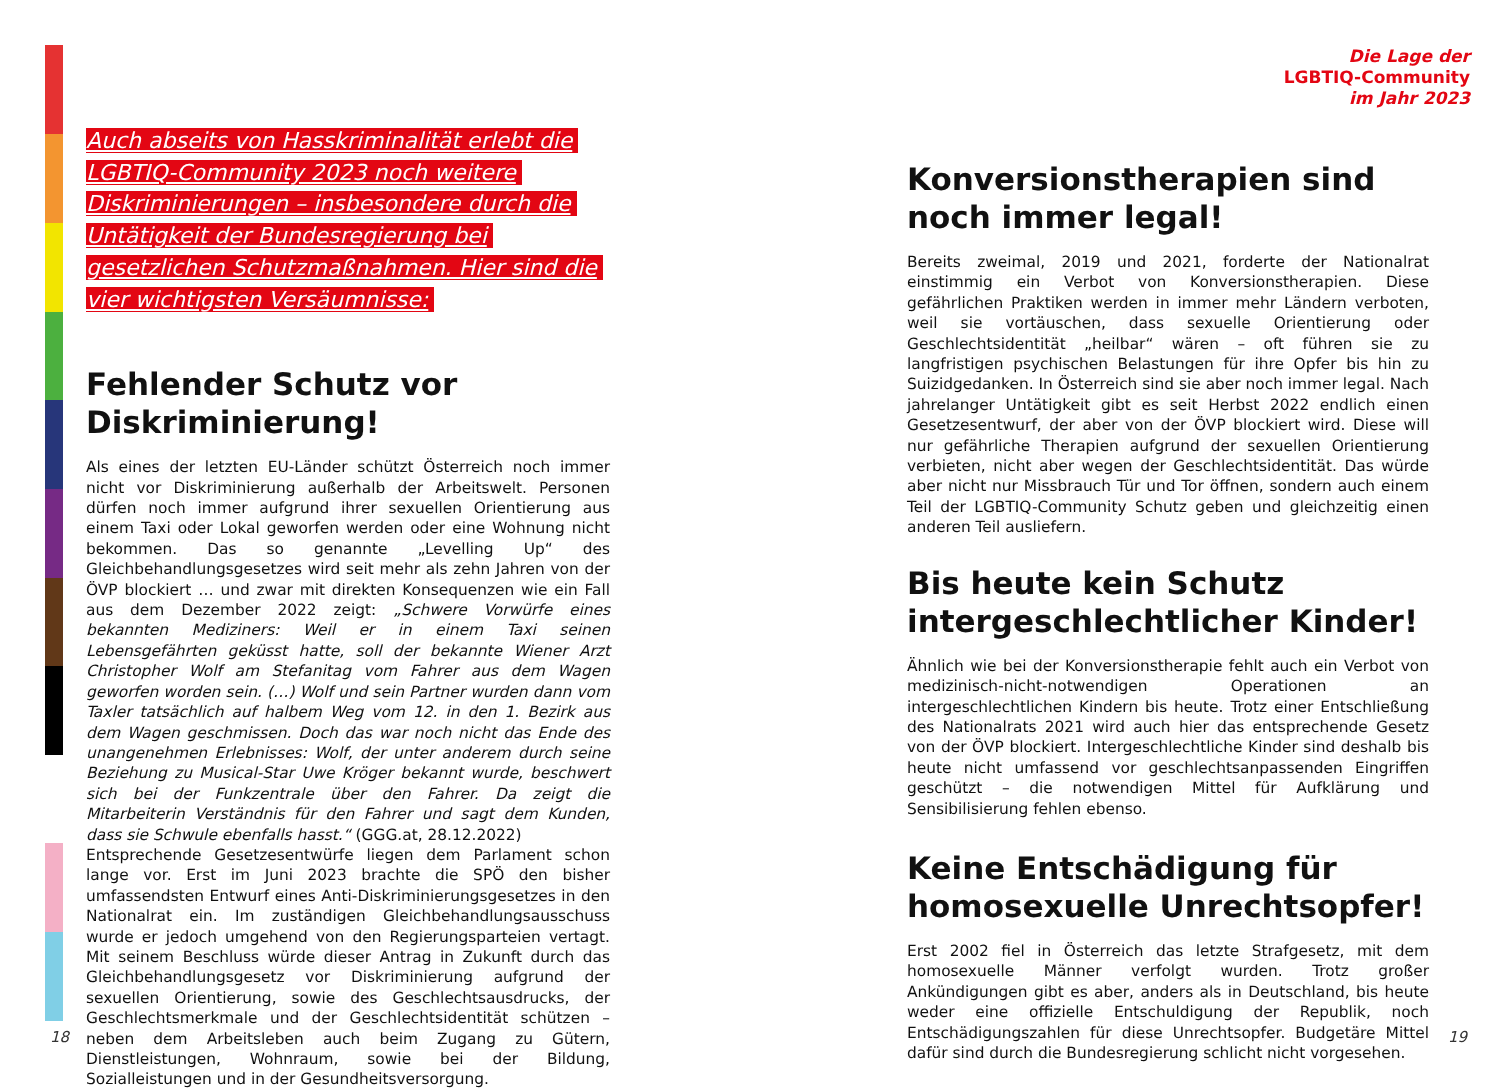Auch abseits von Hasskriminalität erlebt die LGBTIQ-Community 2023 noch weitere Diskriminierungen – insbesondere durch die Untätigkeit der Bundesregierung bei gesetzlichen Schutzmaßnahmen. Hier sind die vier wichtigsten Versäumnisse:
Fehlender Schutz vor Diskriminierung!
Als eines der letzten EU-Länder schützt Österreich noch immer nicht vor Diskriminierung außerhalb der Arbeitswelt. Personen dürfen noch immer aufgrund ihrer sexuellen Orientierung aus einem Taxi oder Lokal geworfen werden oder eine Wohnung nicht bekommen. Das so genannte „Levelling Up“ des Gleichbehandlungsgesetzes wird seit mehr als zehn Jahren von der ÖVP blockiert … und zwar mit direkten Konsequenzen wie ein Fall aus dem Dezember 2022 zeigt: „Schwere Vorwürfe eines bekannten Mediziners: Weil er in einem Taxi seinen Lebensgefährten geküsst hatte, soll der bekannte Wiener Arzt Christopher Wolf am Stefanitag vom Fahrer aus dem Wagen geworfen worden sein. (…) Wolf und sein Partner wurden dann vom Taxler tatsächlich auf halbem Weg vom 12. in den 1. Bezirk aus dem Wagen geschmissen. Doch das war noch nicht das Ende des unangenehmen Erlebnisses: Wolf, der unter anderem durch seine Beziehung zu Musical-Star Uwe Kröger bekannt wurde, beschwert sich bei der Funkzentrale über den Fahrer. Da zeigt die Mitarbeiterin Verständnis für den Fahrer und sagt dem Kunden, dass sie Schwule ebenfalls hasst.“ (GGG.at, 28.12.2022)
Entsprechende Gesetzesentwürfe liegen dem Parlament schon lange vor. Erst im Juni 2023 brachte die SPÖ den bisher umfassendsten Entwurf eines Anti-Diskriminierungsgesetzes in den Nationalrat ein. Im zuständigen Gleichbehandlungsausschuss wurde er jedoch umgehend von den Regierungsparteien vertagt. Mit seinem Beschluss würde dieser Antrag in Zukunft durch das Gleichbehandlungsgesetz vor Diskriminierung aufgrund der sexuellen Orientierung, sowie des Geschlechtsausdrucks, der Geschlechtsmerkmale und der Geschlechtsidentität schützen – neben dem Arbeitsleben auch beim Zugang zu Gütern, Dienstleistungen, Wohnraum, sowie bei der Bildung, Sozialleistungen und in der Gesundheitsversorgung.
18
Die Lage der
LGBTIQ-Community
im Jahr 2023
Konversionstherapien sind noch immer legal!
Bereits zweimal, 2019 und 2021, forderte der Nationalrat einstimmig ein Verbot von Konversionstherapien. Diese gefährlichen Praktiken werden in immer mehr Ländern verboten, weil sie vortäuschen, dass sexuelle Orientierung oder Geschlechtsidentität „heilbar“ wären – oft führen sie zu langfristigen psychischen Belastungen für ihre Opfer bis hin zu Suizidgedanken. In Österreich sind sie aber noch immer legal. Nach jahrelanger Untätigkeit gibt es seit Herbst 2022 endlich einen Gesetzesentwurf, der aber von der ÖVP blockiert wird. Diese will nur gefährliche Therapien aufgrund der sexuellen Orientierung verbieten, nicht aber wegen der Geschlechtsidentität. Das würde aber nicht nur Missbrauch Tür und Tor öffnen, sondern auch einem Teil der LGBTIQ-Community Schutz geben und gleichzeitig einen anderen Teil ausliefern.
Bis heute kein Schutz intergeschlechtlicher Kinder!
Ähnlich wie bei der Konversionstherapie fehlt auch ein Verbot von medizinisch-nicht-notwendigen Operationen an intergeschlechtlichen Kindern bis heute. Trotz einer Entschließung des Nationalrats 2021 wird auch hier das entsprechende Gesetz von der ÖVP blockiert. Intergeschlechtliche Kinder sind deshalb bis heute nicht umfassend vor geschlechtsanpassenden Eingriffen geschützt – die notwendigen Mittel für Aufklärung und Sensibilisierung fehlen ebenso.
Keine Entschädigung für homosexuelle Unrechtsopfer!
Erst 2002 fiel in Österreich das letzte Strafgesetz, mit dem homosexuelle Männer verfolgt wurden. Trotz großer Ankündigungen gibt es aber, anders als in Deutschland, bis heute weder eine offizielle Entschuldigung der Republik, noch Entschädigungszahlen für diese Unrechtsopfer. Budgetäre Mittel dafür sind durch die Bundesregierung schlicht nicht vorgesehen.
19